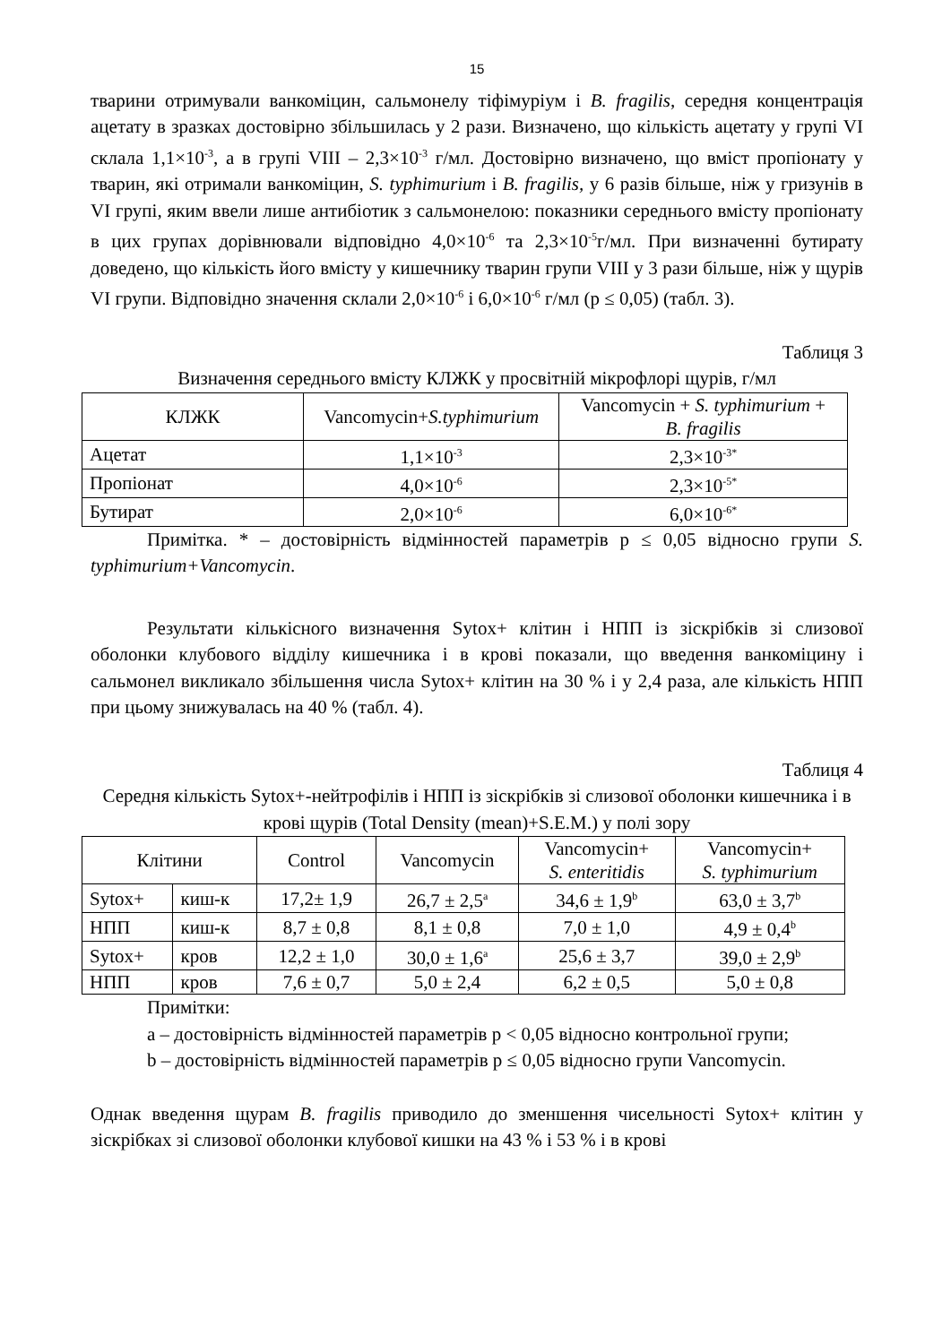15
тварини отримували ванкоміцин, сальмонелу тіфімуріум і B. fragilis, середня концентрація ацетату в зразках достовірно збільшилась у 2 рази. Визначено, що кількість ацетату у групі VI склала 1,1×10<sup>-3</sup>, а в групі VIII – 2,3×10<sup>-3</sup> г/мл. Достовірно визначено, що вміст пропіонату у тварин, які отримали ванкоміцин, S. typhimurium і B. fragilis, у 6 разів більше, ніж у гризунів в VI групі, яким ввели лише антибіотик з сальмонелою: показники середнього вмісту пропіонату в цих групах дорівнювали відповідно 4,0×10<sup>-6</sup> та 2,3×10<sup>-5</sup>г/мл. При визначенні бутирату доведено, що кількість його вмісту у кишечнику тварин групи VIII у 3 рази більше, ніж у щурів VI групи. Відповідно значення склали 2,0×10<sup>-6</sup> і 6,0×10<sup>-6</sup> г/мл (p ≤ 0,05) (табл. 3).
Таблиця 3
Визначення середнього вмісту КЛЖК у просвітній мікрофлорі щурів, г/мл
| КЛЖК | Vancomycin+ S.typhimurium | Vancomycin + S. typhimurium + B. fragilis |
| --- | --- | --- |
| Ацетат | 1,1×10<sup>-3</sup> | 2,3×10<sup>-3*</sup> |
| Пропіонат | 4,0×10<sup>-6</sup> | 2,3×10<sup>-5*</sup> |
| Бутират | 2,0×10<sup>-6</sup> | 6,0×10<sup>-6*</sup> |
Примітка. * – достовірність відмінностей параметрів p ≤ 0,05 відносно групи S. typhimurium+Vancomycin.
Результати кількісного визначення Sytox+ клітин і НПП із зіскрібків зі слизової оболонки клубового відділу кишечника і в крові показали, що введення ванкоміцину і сальмонел викликало збільшення числа Sytox+ клітин на 30 % і у 2,4 раза, але кількість НПП при цьому знижувалась на 40 % (табл. 4).
Таблиця 4
Середня кількість Sytox+-нейтрофілів і НПП із зіскрібків зі слизової оболонки кишечника і в крові щурів (Total Density (mean)+S.E.M.) у полі зору
| Клітини | | Control | Vancomycin | Vancomycin+ S. enteritidis | Vancomycin+ S. typhimurium |
| --- | --- | --- | --- | --- | --- |
| Sytox+ | киш-к | 17,2± 1,9 | 26,7 ± 2,5<sup>a</sup> | 34,6 ± 1,9<sup>b</sup> | 63,0 ± 3,7<sup>b</sup> |
| НПП | киш-к | 8,7 ± 0,8 | 8,1 ± 0,8 | 7,0 ± 1,0 | 4,9 ± 0,4<sup>b</sup> |
| Sytox+ | кров | 12,2 ± 1,0 | 30,0 ± 1,6<sup>a</sup> | 25,6 ± 3,7 | 39,0 ± 2,9<sup>b</sup> |
| НПП | кров | 7,6 ± 0,7 | 5,0 ± 2,4 | 6,2 ± 0,5 | 5,0 ± 0,8 |
Примітки:
a – достовірність відмінностей параметрів p < 0,05 відносно контрольної групи;
b – достовірність відмінностей параметрів p ≤ 0,05 відносно групи Vancomycin.
Однак введення щурам B. fragilis приводило до зменшення чисельності Sytox+ клітин у зіскрібках зі слизової оболонки клубової кишки на 43 % і 53 % і в крові